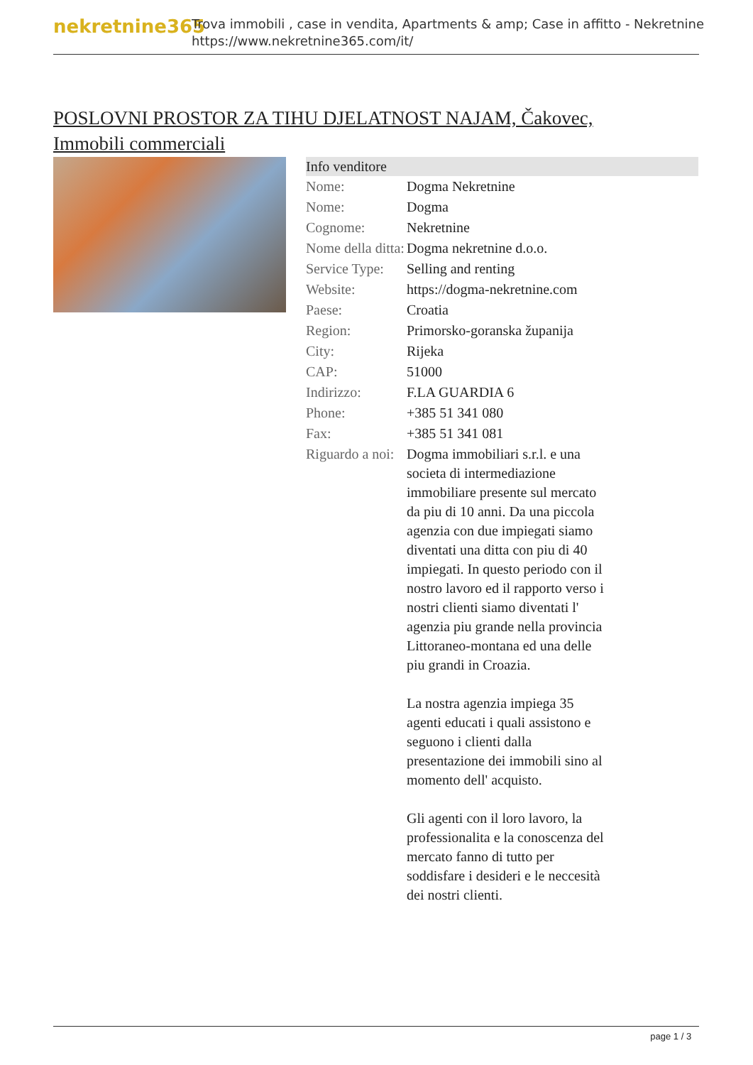nekretnine365
Trova immobili , case in vendita, Apartments & amp; Case in affitto - Nekretnine
https://www.nekretnine365.com/it/
POSLOVNI PROSTOR ZA TIHU DJELATNOST NAJAM, Čakovec, Immobili commerciali
Info venditore
| Nome: | Dogma Nekretnine |
| Nome: | Dogma |
| Cognome: | Nekretnine |
| Nome della ditta: | Dogma nekretnine d.o.o. |
| Service Type: | Selling and renting |
| Website: | https://dogma-nekretnine.com |
| Paese: | Croatia |
| Region: | Primorsko-goranska županija |
| City: | Rijeka |
| CAP: | 51000 |
| Indirizzo: | F.LA GUARDIA 6 |
| Phone: | +385 51 341 080 |
| Fax: | +385 51 341 081 |
| Riguardo a noi: | Dogma immobiliari s.r.l. e una societa di intermediazione immobiliare presente sul mercato da piu di 10 anni. Da una piccola agenzia con due impiegati siamo diventati una ditta con piu di 40 impiegati. In questo periodo con il nostro lavoro ed il rapporto verso i nostri clienti siamo diventati l' agenzia piu grande nella provincia Littoraneo-montana ed una delle piu grandi in Croazia. La nostra agenzia impiega 35 agenti educati i quali assistono e seguono i clienti dalla presentazione dei immobili sino al momento dell' acquisto. Gli agenti con il loro lavoro, la professionalita e la conoscenza del mercato fanno di tutto per soddisfare i desideri e le neccesità dei nostri clienti. |
page 1 / 3